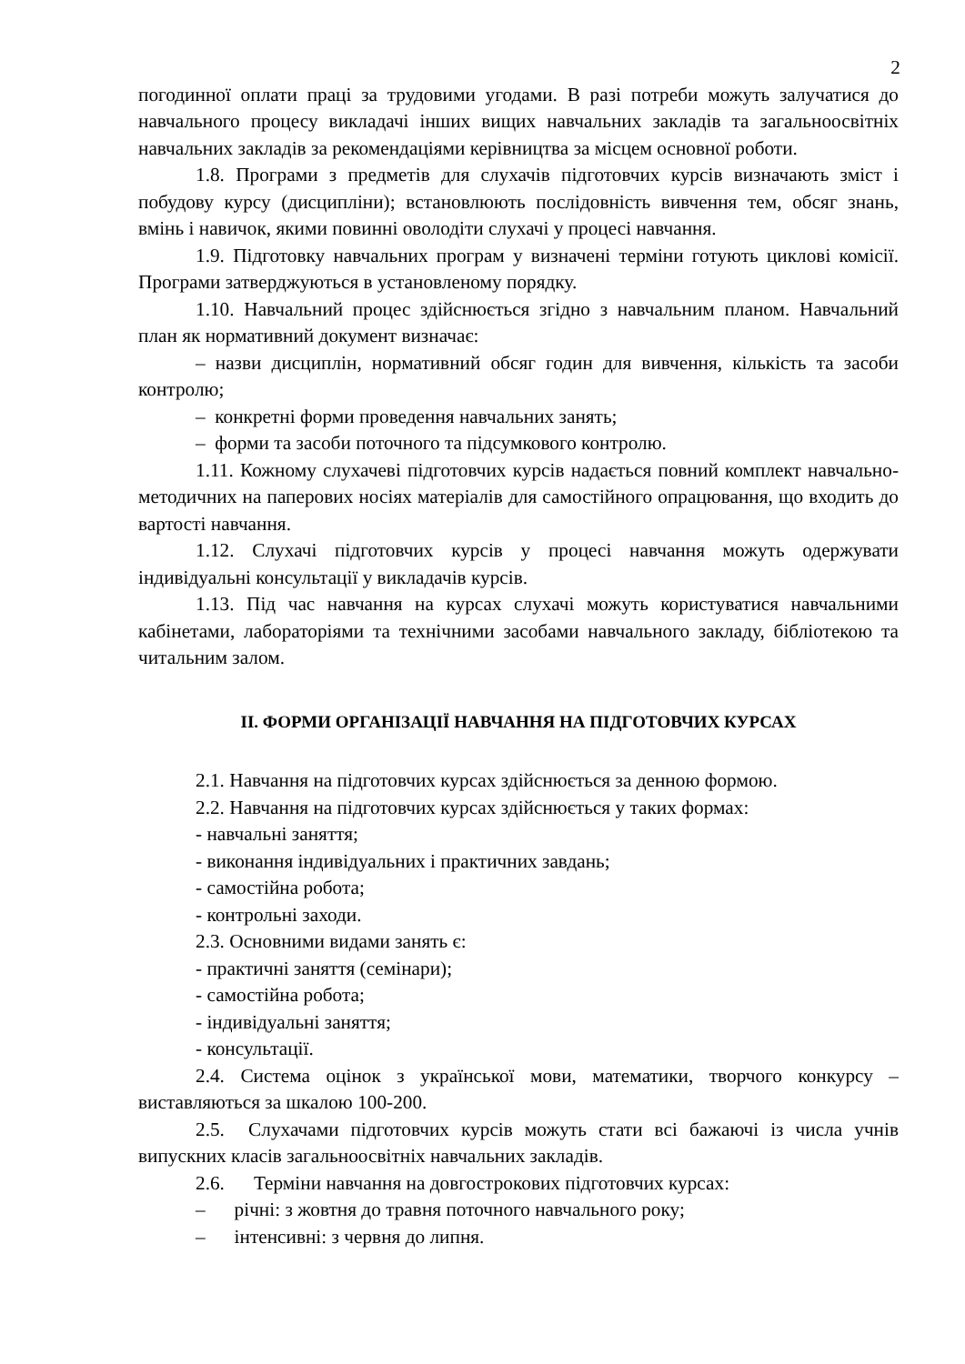2
погодинної оплати праці за трудовими угодами. В разі потреби можуть залучатися до навчального процесу викладачі інших вищих навчальних закладів та загальноосвітніх навчальних закладів за рекомендаціями керівництва за місцем основної роботи.
1.8. Програми з предметів для слухачів підготовчих курсів визначають зміст і побудову курсу (дисципліни); встановлюють послідовність вивчення тем, обсяг знань, вмінь і навичок, якими повинні оволодіти слухачі у процесі навчання.
1.9. Підготовку навчальних програм у визначені терміни готують циклові комісії. Програми затверджуються в установленому порядку.
1.10. Навчальний процес здійснюється згідно з навчальним планом. Навчальний план як нормативний документ визначає:
– назви дисциплін, нормативний обсяг годин для вивчення, кількість та засоби контролю;
– конкретні форми проведення навчальних занять;
– форми та засоби поточного та підсумкового контролю.
1.11. Кожному слухачеві підготовчих курсів надається повний комплект навчально-методичних на паперових носіях матеріалів для самостійного опрацювання, що входить до вартості навчання.
1.12. Слухачі підготовчих курсів у процесі навчання можуть одержувати індивідуальні консультації у викладачів курсів.
1.13. Під час навчання на курсах слухачі можуть користуватися навчальними кабінетами, лабораторіями та технічними засобами навчального закладу, бібліотекою та читальним залом.
ІІ. ФОРМИ ОРГАНІЗАЦІЇ НАВЧАННЯ НА ПІДГОТОВЧИХ КУРСАХ
2.1. Навчання на підготовчих курсах здійснюється за денною формою.
2.2. Навчання на підготовчих курсах здійснюється у таких формах:
- навчальні заняття;
- виконання індивідуальних і практичних завдань;
- самостійна робота;
- контрольні заходи.
2.3. Основними видами занять є:
- практичні заняття (семінари);
- самостійна робота;
- індивідуальні заняття;
- консультації.
2.4. Система оцінок з української мови, математики, творчого конкурсу – виставляються за шкалою 100-200.
2.5. Слухачами підготовчих курсів можуть стати всі бажаючі із числа учнів випускних класів загальноосвітніх навчальних закладів.
2.6. Терміни навчання на довгострокових підготовчих курсах:
– річні: з жовтня до травня поточного навчального року;
– інтенсивні: з червня до липня.